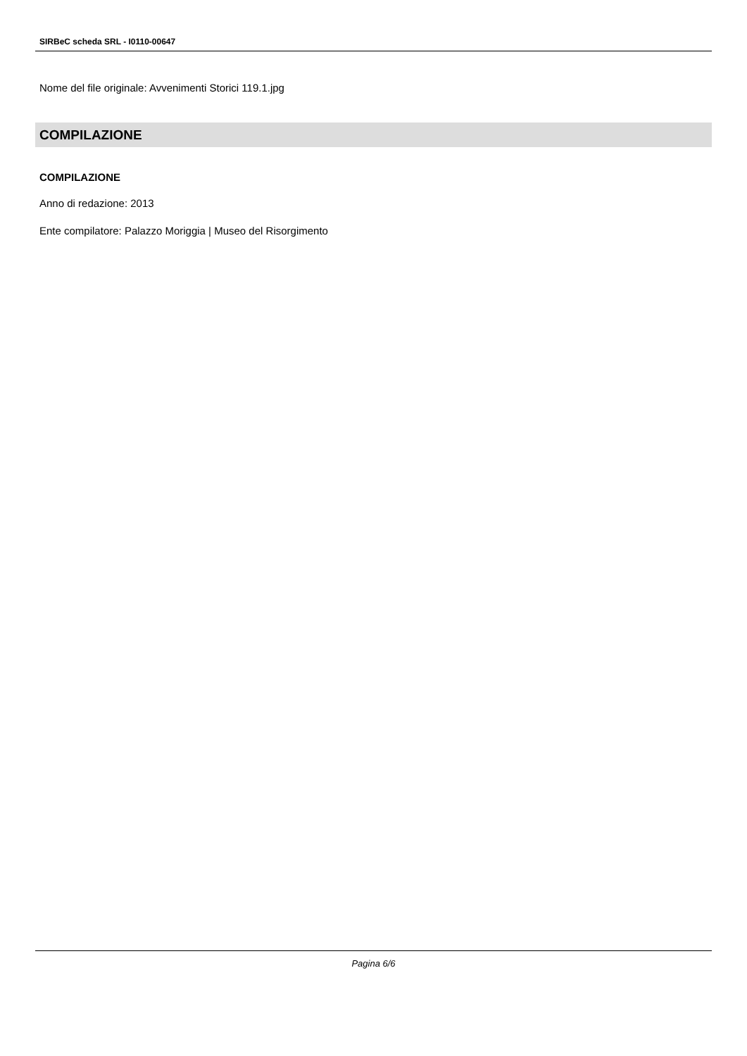SIRBeC scheda SRL - I0110-00647
Nome del file originale: Avvenimenti Storici 119.1.jpg
COMPILAZIONE
COMPILAZIONE
Anno di redazione: 2013
Ente compilatore: Palazzo Moriggia | Museo del Risorgimento
Pagina 6/6